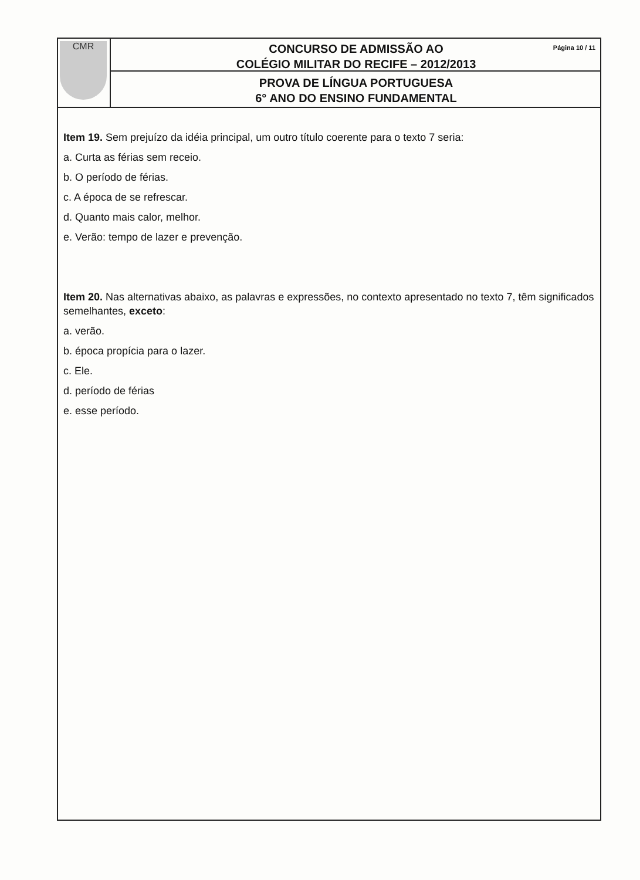CMR
Página 10 / 11 CONCURSO DE ADMISSÃO AO
COLÉGIO MILITAR DO RECIFE – 2012/2013
PROVA DE LÍNGUA PORTUGUESA
6° ANO DO ENSINO FUNDAMENTAL
Item 19. Sem prejuízo da idéia principal, um outro título coerente para o texto 7 seria:
a. Curta as férias sem receio.
b. O período de férias.
c. A época de se refrescar.
d. Quanto mais calor, melhor.
e. Verão: tempo de lazer e prevenção.
Item 20. Nas alternativas abaixo, as palavras e expressões, no contexto apresentado no texto 7, têm significados semelhantes, exceto:
a. verão.
b. época propícia para o lazer.
c. Ele.
d. período de férias
e. esse período.